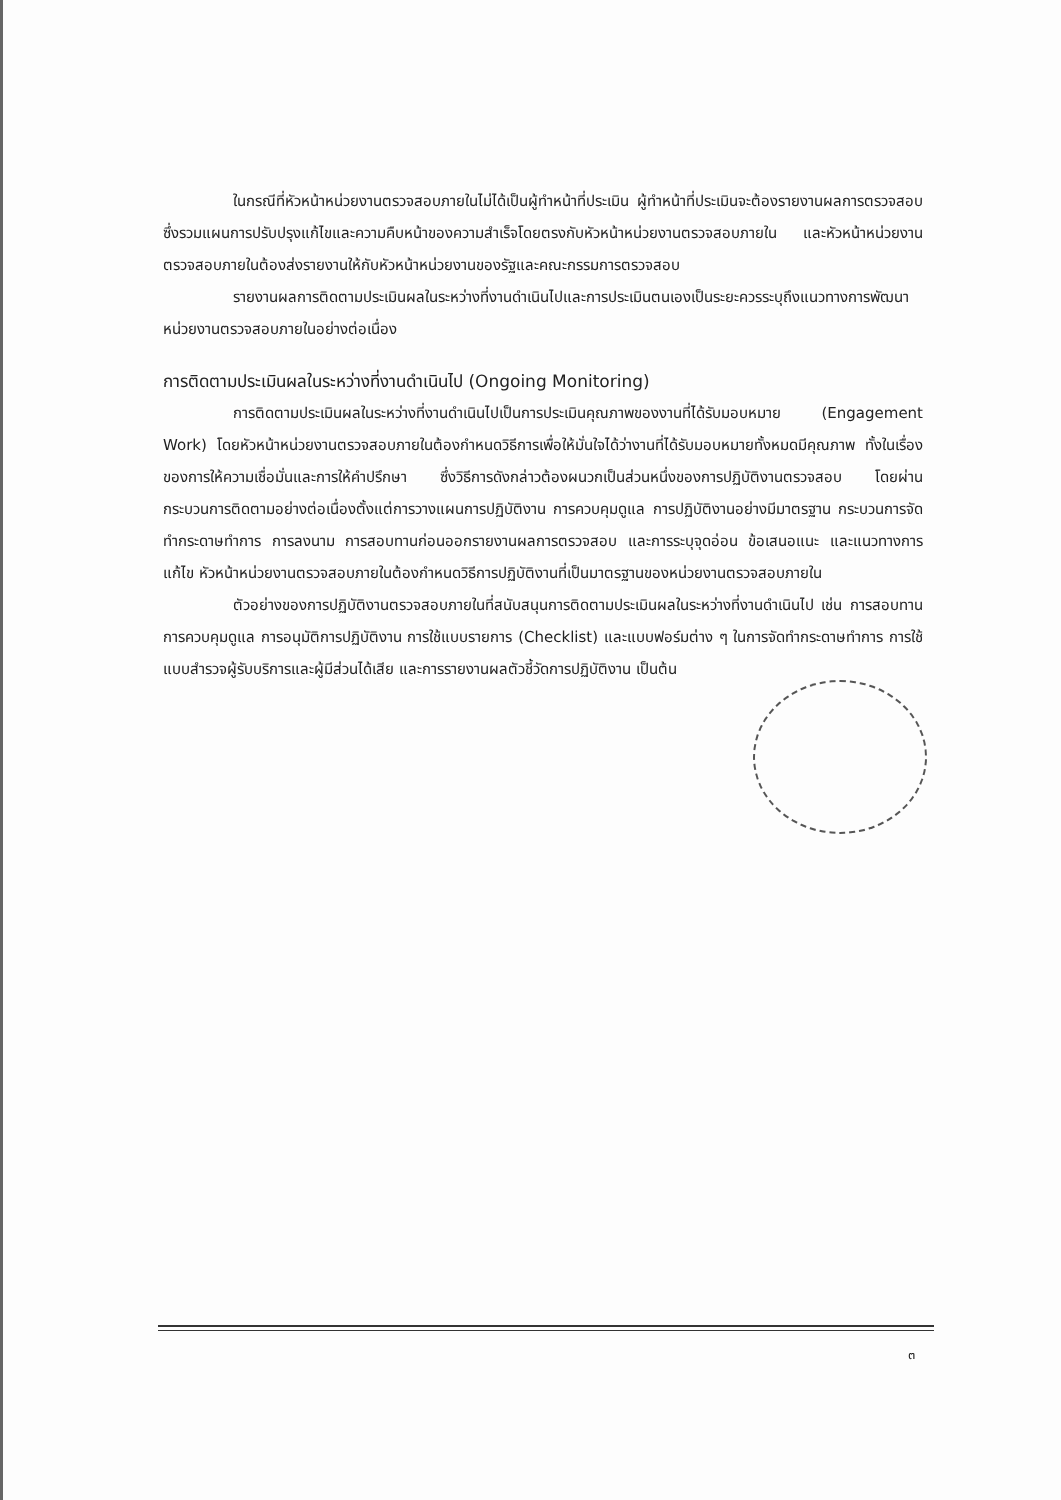ในกรณีที่หัวหน้าหน่วยงานตรวจสอบภายในไม่ได้เป็นผู้ทำหน้าที่ประเมิน ผู้ทำหน้าที่ประเมินจะต้องรายงานผลการตรวจสอบซึ่งรวมแผนการปรับปรุงแก้ไขและความคืบหน้าของความสำเร็จโดยตรงกับหัวหน้าหน่วยงานตรวจสอบภายใน และหัวหน้าหน่วยงานตรวจสอบภายในต้องส่งรายงานให้กับหัวหน้าหน่วยงานของรัฐและคณะกรรมการตรวจสอบ
รายงานผลการติดตามประเมินผลในระหว่างที่งานดำเนินไปและการประเมินตนเองเป็นระยะควรระบุถึงแนวทางการพัฒนาหน่วยงานตรวจสอบภายในอย่างต่อเนื่อง
การติดตามประเมินผลในระหว่างที่งานดำเนินไป (Ongoing Monitoring)
การติดตามประเมินผลในระหว่างที่งานดำเนินไปเป็นการประเมินคุณภาพของงานที่ได้รับมอบหมาย (Engagement Work) โดยหัวหน้าหน่วยงานตรวจสอบภายในต้องกำหนดวิธีการเพื่อให้มั่นใจได้ว่างานที่ได้รับมอบหมายทั้งหมดมีคุณภาพ ทั้งในเรื่องของการให้ความเชื่อมั่นและการให้คำปรึกษา ซึ่งวิธีการดังกล่าวต้องผนวกเป็นส่วนหนึ่งของการปฏิบัติงานตรวจสอบ โดยผ่านกระบวนการติดตามอย่างต่อเนื่องตั้งแต่การวางแผนการปฏิบัติงาน การควบคุมดูแล การปฏิบัติงานอย่างมีมาตรฐาน กระบวนการจัดทำกระดาษทำการ การลงนาม การสอบทานก่อนออกรายงานผลการตรวจสอบ และการระบุจุดอ่อน ข้อเสนอแนะ และแนวทางการแก้ไข หัวหน้าหน่วยงานตรวจสอบภายในต้องกำหนดวิธีการปฏิบัติงานที่เป็นมาตรฐานของหน่วยงานตรวจสอบภายใน
ตัวอย่างของการปฏิบัติงานตรวจสอบภายในที่สนับสนุนการติดตามประเมินผลในระหว่างที่งานดำเนินไป เช่น การสอบทานการควบคุมดูแล การอนุมัติการปฏิบัติงาน การใช้แบบรายการ (Checklist) และแบบฟอร์มต่าง ๆ ในการจัดทำกระดาษทำการ การใช้แบบสำรวจผู้รับบริการและผู้มีส่วนได้เสีย และการรายงานผลตัวชี้วัดการปฏิบัติงาน เป็นต้น
๓